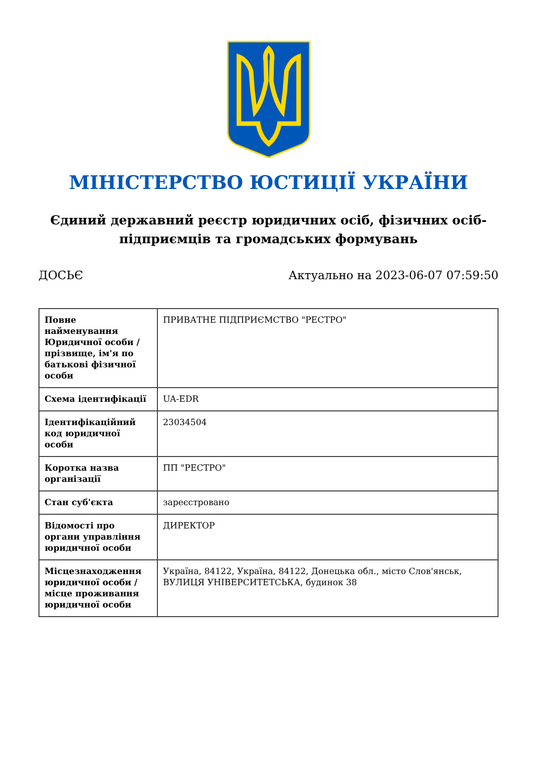МІНІСТЕРСТВО ЮСТИЦІЇ УКРАЇНИ
Єдиний державний реєстр юридичних осіб, фізичних осіб-підприємців та громадських формувань
ДОСЬЄ Актуально на 2023-06-07 07:59:50
| Повне найменування Юридичної особи / прізвище, ім'я по батькові фізичної особи | ПРИВАТНЕ ПІДПРИЄМСТВО "РЕСТРО" |
| Схема ідентифікації | UA-EDR |
| Ідентифікаційний код юридичної особи | 23034504 |
| Коротка назва організації | ПП "РЕСТРО" |
| Стан суб'єкта | зареєстровано |
| Відомості про органи управління юридичної особи | ДИРЕКТОР |
| Місцезнаходження юридичної особи / місце проживання юридичної особи | Україна, 84122, Україна, 84122, Донецька обл., місто Слов'янськ, ВУЛИЦЯ УНІВЕРСИТЕТСЬКА, будинок 38 |